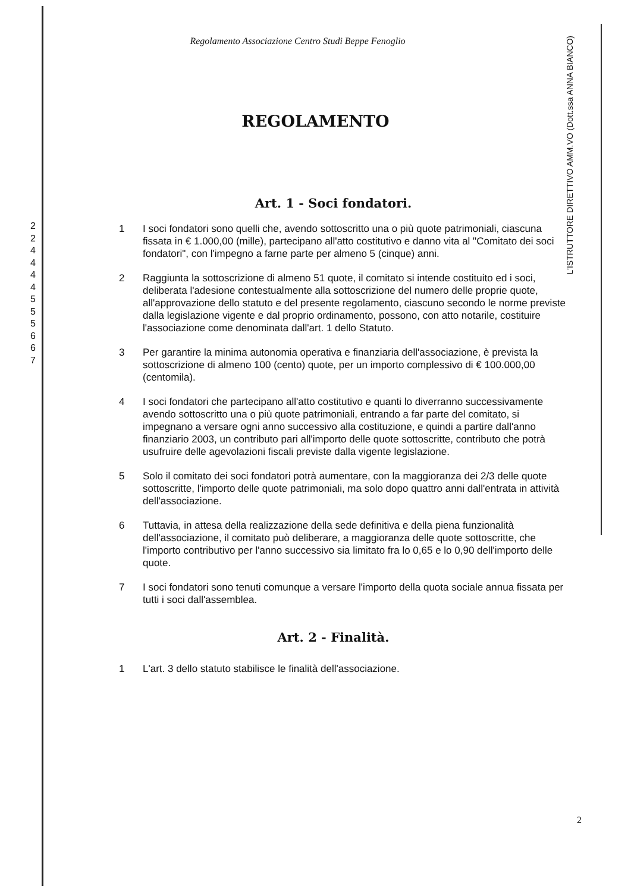L'ISTRUTTORE DIRETTIVO AMM.VO (Dott.ssa ANNA BIANCO)
Regolamento Associazione Centro Studi Beppe Fenoglio
REGOLAMENTO
Art. 1 - Soci fondatori.
2
2
4
4
4
4
5
5
5
6
6
7
1 I soci fondatori sono quelli che, avendo sottoscritto una o più quote patrimoniali, ciascuna fissata in € 1.000,00 (mille), partecipano all'atto costitutivo e danno vita al "Comitato dei soci fondatori", con l'impegno a farne parte per almeno 5 (cinque) anni.
2 Raggiunta la sottoscrizione di almeno 51 quote, il comitato si intende costituito ed i soci, deliberata l'adesione contestualmente alla sottoscrizione del numero delle proprie quote, all'approvazione dello statuto e del presente regolamento, ciascuno secondo le norme previste dalla legislazione vigente e dal proprio ordinamento, possono, con atto notarile, costituire l'associazione come denominata dall'art. 1 dello Statuto.
3 Per garantire la minima autonomia operativa e finanziaria dell'associazione, è prevista la sottoscrizione di almeno 100 (cento) quote, per un importo complessivo di € 100.000,00 (centomila).
4 I soci fondatori che partecipano all'atto costitutivo e quanti lo diverranno successivamente avendo sottoscritto una o più quote patrimoniali, entrando a far parte del comitato, si impegnano a versare ogni anno successivo alla costituzione, e quindi a partire dall'anno finanziario 2003, un contributo pari all'importo delle quote sottoscritte, contributo che potrà usufruire delle agevolazioni fiscali previste dalla vigente legislazione.
5 Solo il comitato dei soci fondatori potrà aumentare, con la maggioranza dei 2/3 delle quote sottoscritte, l'importo delle quote patrimoniali, ma solo dopo quattro anni dall'entrata in attività dell'associazione.
6 Tuttavia, in attesa della realizzazione della sede definitiva e della piena funzionalità dell'associazione, il comitato può deliberare, a maggioranza delle quote sottoscritte, che l'importo contributivo per l'anno successivo sia limitato fra lo 0,65 e lo 0,90 dell'importo delle quote.
7 I soci fondatori sono tenuti comunque a versare l'importo della quota sociale annua fissata per tutti i soci dall'assemblea.
Art. 2 - Finalità.
1 L'art. 3 dello statuto stabilisce le finalità dell'associazione.
2